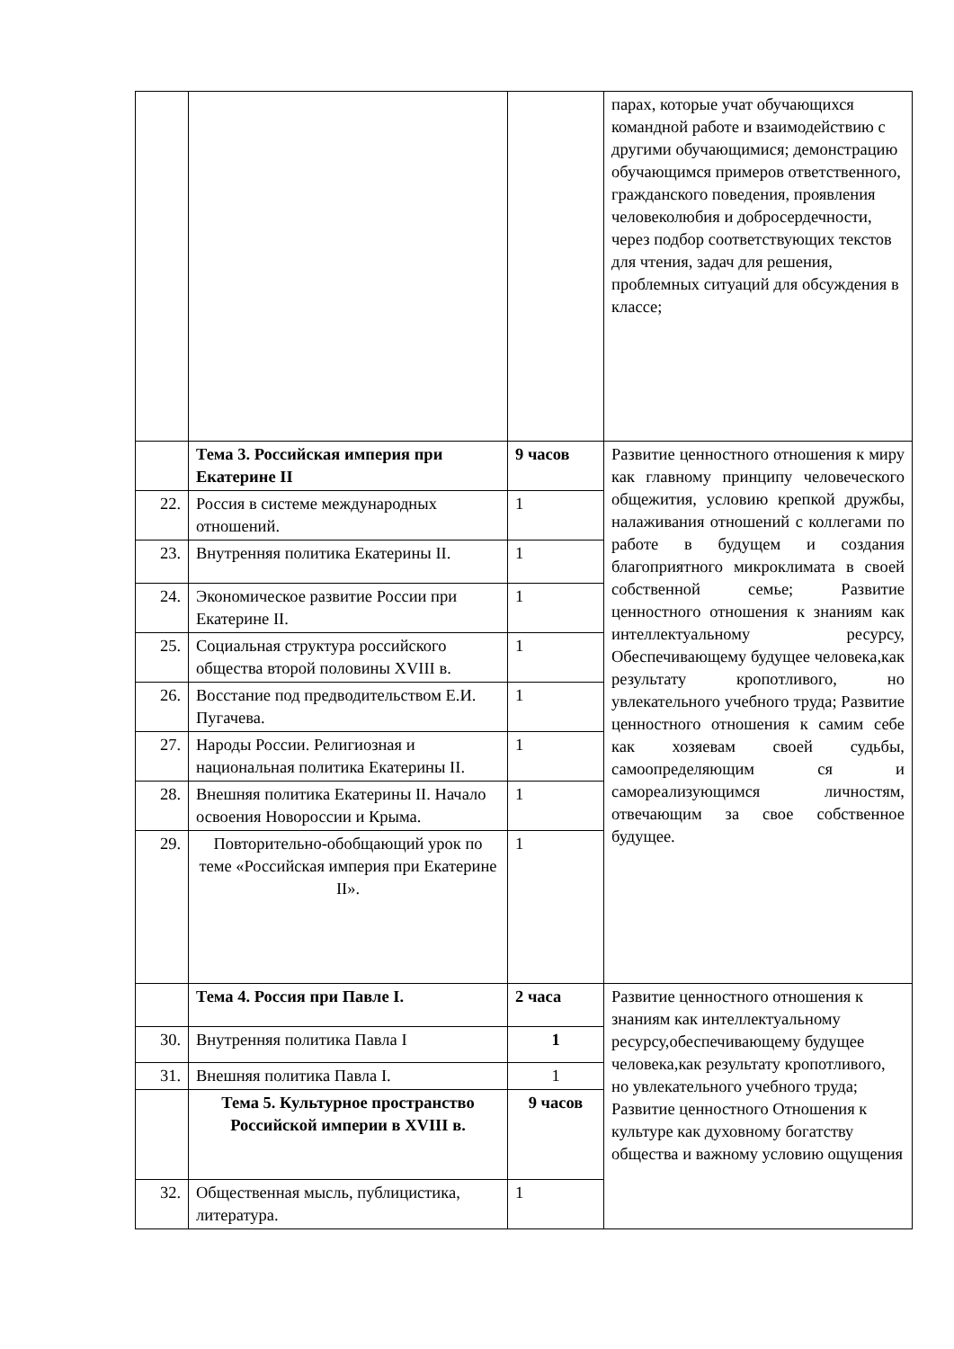| | | | парах, которые учат обучающихся командной работе и взаимодействию с другими обучающимися; демонстрацию обучающимся примеров ответственного, гражданского поведения, проявления человеколюбия и добросердечности, через подбор соответствующих текстов для чтения, задач для решения, проблемных ситуаций для обсуждения в классе; |
| | Тема 3. Российская империя при Екатерине II | 9 часов | Развитие ценностного отношения к миру как главному принципу человеческого общежития, условию крепкой дружбы, налаживания отношений с коллегами по работе в будущем и создания благоприятного микроклимата в своей собственной семье; Развитие ценностного отношения к знаниям как интеллектуальному ресурсу, Обеспечивающему будущее человека,как результату кропотливого, но увлекательного учебного труда; Развитие ценностного отношения к самим себе как хозяевам своей судьбы, самоопределяющим ся и самореализующимся личностям, отвечающим за свое собственное будущее. |
| 22. | Россия в системе международных отношений. | 1 | |
| 23. | Внутренняя политика Екатерины II. | 1 | |
| 24. | Экономическое развитие России при Екатерине II. | 1 | |
| 25. | Социальная структура российского общества второй половины XVIII в. | 1 | |
| 26. | Восстание под предводительством Е.И. Пугачева. | 1 | |
| 27. | Народы России. Религиозная и национальная политика Екатерины II. | 1 | |
| 28. | Внешняя политика Екатерины II. Начало освоения Новороссии и Крыма. | 1 | |
| 29. | Повторительно-обобщающий урок по теме «Российская империя при Екатерине II». | 1 | |
| | Тема 4. Россия при Павле I. | 2 часа | Развитие ценностного отношения к знаниям как интеллектуальному ресурсу,обеспечивающему будущее человека,как результату кропотливого, но увлекательного учебного труда; Развитие ценностного Отношения к культуре как духовному богатству общества и важному условию ощущения |
| 30. | Внутренняя политика Павла I | 1 | |
| 31. | Внешняя политика Павла I. | 1 | |
| | Тема 5. Культурное пространство Российской империи в XVIII в. | 9 часов | |
| 32. | Общественная мысль, публицистика, литература. | 1 | |